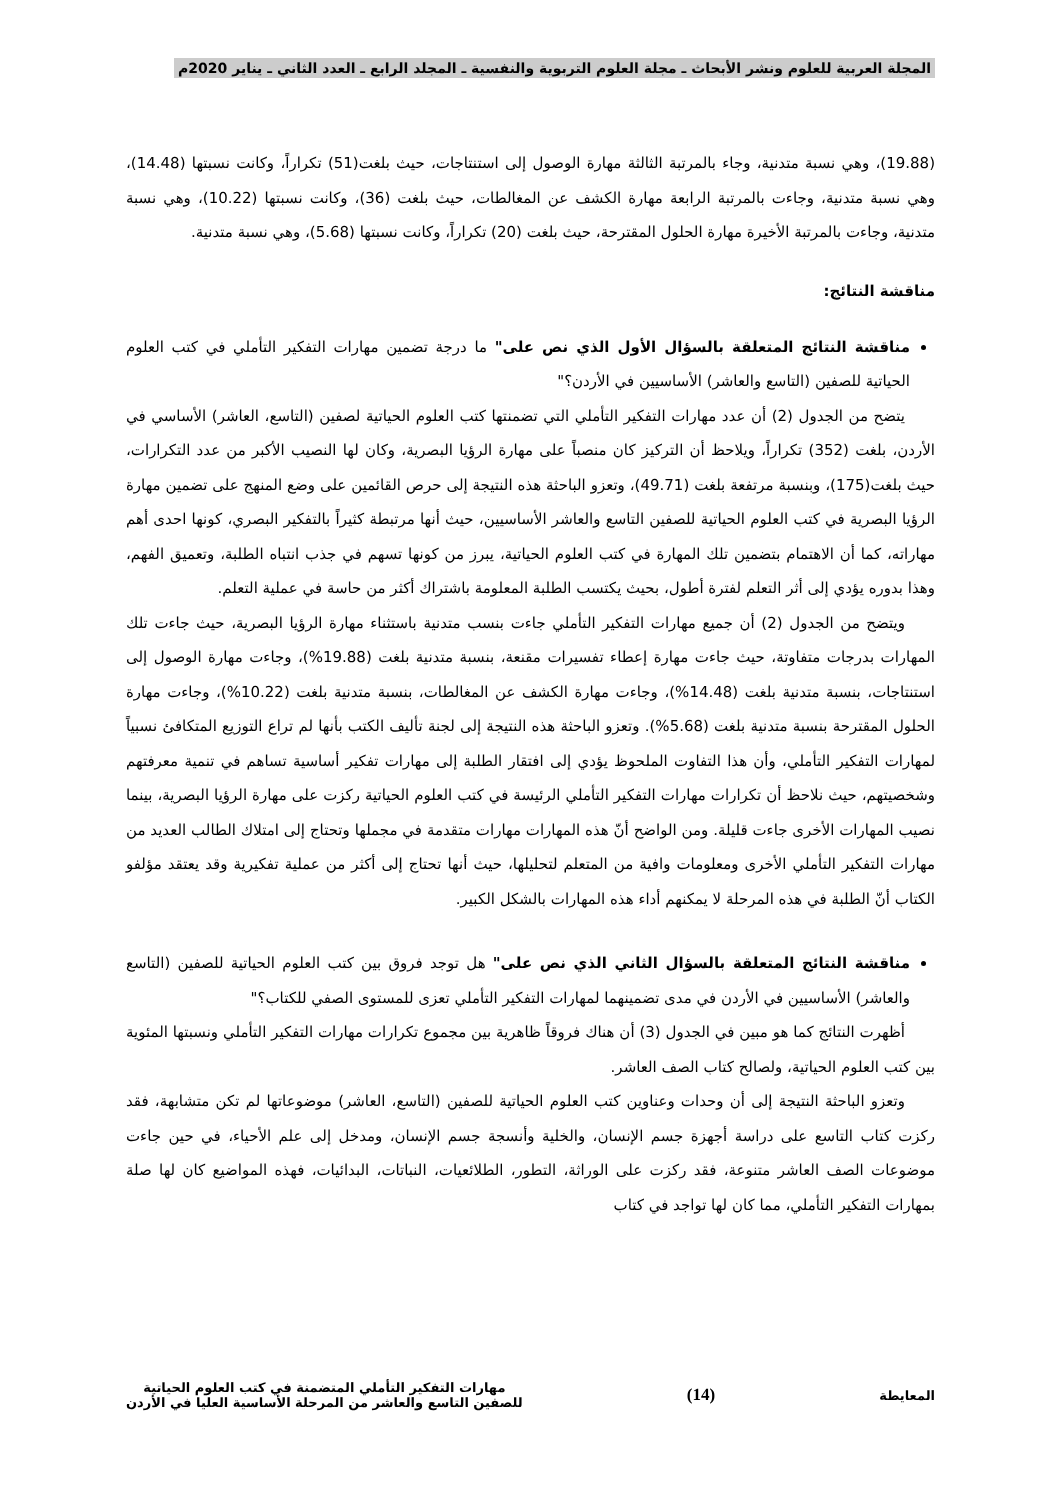المجلة العربية للعلوم ونشر الأبحاث ـ مجلة العلوم التربوية والنفسية ـ المجلد الرابع ـ العدد الثاني ـ يناير 2020م
(19.88)، وهي نسبة متدنية، وجاء بالمرتبة الثالثة مهارة الوصول إلى استنتاجات، حيث بلغت(51) تكراراً، وكانت نسبتها (14.48)، وهي نسبة متدنية، وجاءت بالمرتبة الرابعة مهارة الكشف عن المغالطات، حيث بلغت (36)، وكانت نسبتها (10.22)، وهي نسبة متدنية، وجاءت بالمرتبة الأخيرة مهارة الحلول المقترحة، حيث بلغت (20) تكراراً، وكانت نسبتها (5.68)، وهي نسبة متدنية.
مناقشة النتائج:
مناقشة النتائج المتعلقة بالسؤال الأول الذي نص على" ما درجة تضمين مهارات التفكير التأملي في كتب العلوم الحياتية للصفين (التاسع والعاشر) الأساسيين في الأردن؟"
يتضح من الجدول (2) أن عدد مهارات التفكير التأملي التي تضمنتها كتب العلوم الحياتية لصفين (التاسع، العاشر) الأساسي في الأردن، بلغت (352) تكراراً، ويلاحظ أن التركيز كان منصباً على مهارة الرؤيا البصرية، وكان لها النصيب الأكبر من عدد التكرارات، حيث بلغت(175)، وبنسبة مرتفعة بلغت (49.71)، وتعزو الباحثة هذه النتيجة إلى حرص القائمين على وضع المنهج على تضمين مهارة الرؤيا البصرية في كتب العلوم الحياتية للصفين التاسع والعاشر الأساسيين، حيث أنها مرتبطة كثيراً بالتفكير البصري، كونها احدى أهم مهاراته، كما أن الاهتمام بتضمين تلك المهارة في كتب العلوم الحياتية، يبرز من كونها تسهم في جذب انتباه الطلبة، وتعميق الفهم، وهذا بدوره يؤدي إلى أثر التعلم لفترة أطول، بحيث يكتسب الطلبة المعلومة باشتراك أكثر من حاسة في عملية التعلم.
ويتضح من الجدول (2) أن جميع مهارات التفكير التأملي جاءت بنسب متدنية باستثناء مهارة الرؤيا البصرية، حيث جاءت تلك المهارات بدرجات متفاوتة، حيث جاءت مهارة إعطاء تفسيرات مقنعة، بنسبة متدنية بلغت (19.88%)، وجاءت مهارة الوصول إلى استنتاجات، بنسبة متدنية بلغت (14.48%)، وجاءت مهارة الكشف عن المغالطات، بنسبة متدنية بلغت (10.22%)، وجاءت مهارة الحلول المقترحة بنسبة متدنية بلغت (5.68%). وتعزو الباحثة هذه النتيجة إلى لجنة تأليف الكتب بأنها لم تراع التوزيع المتكافئ نسبياً لمهارات التفكير التأملي، وأن هذا التفاوت الملحوظ يؤدي إلى افتقار الطلبة إلى مهارات تفكير أساسية تساهم في تنمية معرفتهم وشخصيتهم، حيث نلاحظ أن تكرارات مهارات التفكير التأملي الرئيسة في كتب العلوم الحياتية ركزت على مهارة الرؤيا البصرية، بينما نصيب المهارات الأخرى جاءت قليلة. ومن الواضح أنّ هذه المهارات مهارات متقدمة في مجملها وتحتاج إلى امتلاك الطالب العديد من مهارات التفكير التأملي الأخرى ومعلومات وافية من المتعلم لتحليلها، حيث أنها تحتاج إلى أكثر من عملية تفكيرية وقد يعتقد مؤلفو الكتاب أنّ الطلبة في هذه المرحلة لا يمكنهم أداء هذه المهارات بالشكل الكبير.
مناقشة النتائج المتعلقة بالسؤال الثاني الذي نص على" هل توجد فروق بين كتب العلوم الحياتية للصفين (التاسع والعاشر) الأساسيين في الأردن في مدى تضمينهما لمهارات التفكير التأملي تعزى للمستوى الصفي للكتاب؟"
أظهرت النتائج كما هو مبين في الجدول (3) أن هناك فروقاً ظاهرية بين مجموع تكرارات مهارات التفكير التأملي ونسبتها المئوية بين كتب العلوم الحياتية، ولصالح كتاب الصف العاشر.
وتعزو الباحثة النتيجة إلى أن وحدات وعناوين كتب العلوم الحياتية للصفين (التاسع، العاشر) موضوعاتها لم تكن متشابهة، فقد ركزت كتاب التاسع على دراسة أجهزة جسم الإنسان، والخلية وأنسجة جسم الإنسان، ومدخل إلى علم الأحياء، في حين جاءت موضوعات الصف العاشر متنوعة، فقد ركزت على الوراثة، التطور، الطلائعيات، النباتات، البدائيات، فهذه المواضيع كان لها صلة بمهارات التفكير التأملي، مما كان لها تواجد في كتاب
المعايطة
(14)
مهارات التفكير التأملي المتضمنة في كتب العلوم الحياتية
للصفين التاسع والعاشر من المرحلة الأساسية العليا في الأردن